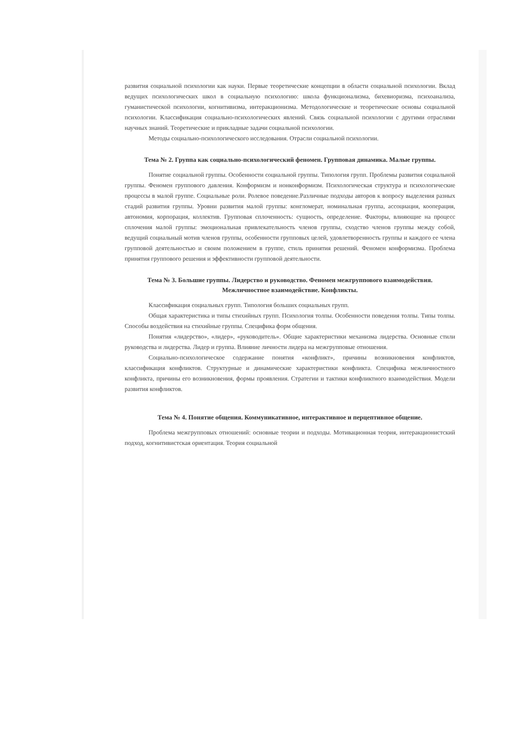развития социальной психологии как науки. Первые теоретические концепции в области социальной психологии. Вклад ведущих психологических школ в социальную психологию: школа функционализма, бихевиоризма, психоанализа, гуманистической психологии, когнитивизма, интеракционизма. Методологические и теоретические основы социальной психологии. Классификация социально-психологических явлений. Связь социальной психологии с другими отраслями научных знаний. Теоретические и прикладные задачи социальной психологии.
Методы социально-психологического исследования. Отрасли социальной психологии.
Тема № 2. Группа как социально-психологический феномен. Групповая динамика. Малые группы.
Понятие социальной группы. Особенности социальной группы. Типология групп. Проблемы развития социальной группы. Феномен группового давления. Конформизм и нонконформизм. Психологическая структура и психологические процессы в малой группе. Социальные роли. Ролевое поведение.Различные подходы авторов к вопросу выделения разных стадий развития группы. Уровни развития малой группы: конгломерат, номинальная группа, ассоциация, кооперация, автономия, корпорация, коллектив. Групповая сплоченность: сущность, определение. Факторы, влияющие на процесс сплочения малой группы: эмоциональная привлекательность членов группы, сходство членов группы между собой, ведущий социальный мотив членов группы, особенности групповых целей, удовлетворенность группы и каждого ее члена групповой деятельностью и своим положением в группе, стиль принятия решений. Феномен конформизма. Проблема принятия группового решения и эффективности групповой деятельности.
Тема № 3. Большие группы. Лидерство и руководство. Феномен межгруппового взаимодействия. Межличностное взаимодействие. Конфликты.
Классификация социальных групп. Типология больших социальных групп.
Общая характеристика и типы стихийных групп. Психология толпы. Особенности поведения толпы. Типы толпы. Способы воздействия на стихийные группы. Специфика форм общения.
Понятия «лидерство», «лидер», «руководитель». Общие характеристики механизма лидерства. Основные стили руководства и лидерства. Лидер и группа. Влияние личности лидера на межгрупповые отношения.
Социально-психологическое содержание понятия «конфликт», причины возникновения конфликтов, классификация конфликтов. Структурные и динамические характеристики конфликта. Специфика межличностного конфликта, причины его возникновения, формы проявления. Стратегии и тактики конфликтного взаимодействия. Модели развития конфликтов.
Тема № 4. Понятие общения. Коммуникативное, интерактивное и перцептивное общение.
Проблема межгрупповых отношений: основные теории и подходы. Мотивационная теория, интеракционистский подход, когнитивистская ориентация. Теория социальной